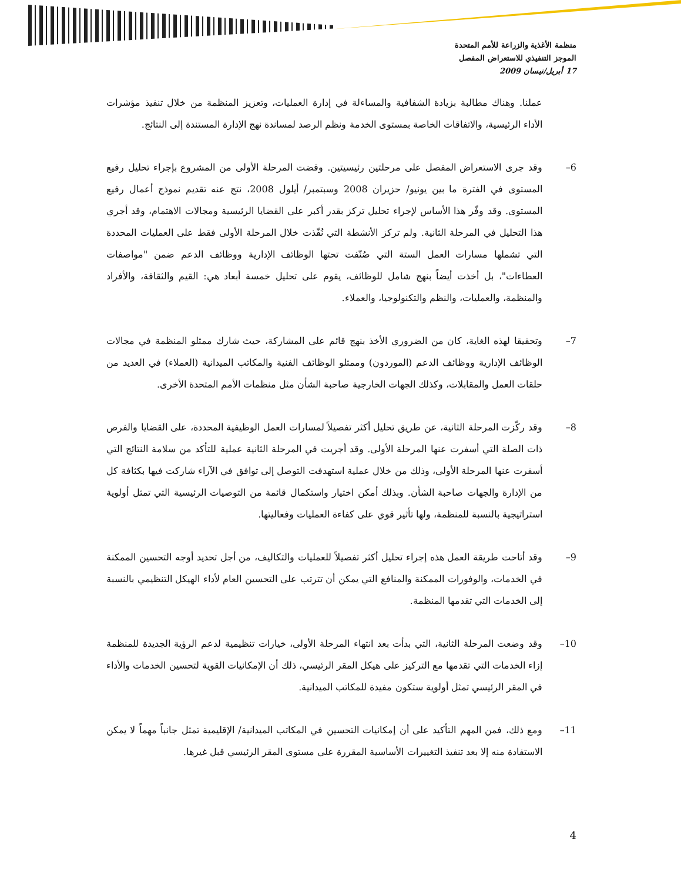منظمة الأغذية والزراعة للأمم المتحدة
الموجز التنفيذي للاستعراض المفصل
17 أبريل/نيسان 2009
عملنا. وهناك مطالبة بزيادة الشفافية والمساءلة في إدارة العمليات، وتعزيز المنظمة من خلال تنفيذ مؤشرات الأداء الرئيسية، والاتفاقات الخاصة بمستوى الخدمة ونظم الرصد لمساندة نهج الإدارة المستندة إلى النتائج.
6– وقد جرى الاستعراض المفصل على مرحلتين رئيسيتين. وقضت المرحلة الأولى من المشروع بإجراء تحليل رفيع المستوى في الفترة ما بين يونيو/ حزيران 2008 وسبتمبر/ أيلول 2008، نتج عنه تقديم نموذج أعمال رفيع المستوى. وقد وفّر هذا الأساس لإجراء تحليل تركز بقدر أكبر على القضايا الرئيسية ومجالات الاهتمام، وقد أجري هذا التحليل في المرحلة الثانية. ولم تركز الأنشطة التي نُفّذت خلال المرحلة الأولى فقط على العمليات المحددة التي تشملها مسارات العمل الستة التي صُنّفت تحتها الوظائف الإدارية ووظائف الدعم ضمن "مواصفات العطاءات"، بل أخذت أيضاً بنهج شامل للوظائف، يقوم على تحليل خمسة أبعاد هي: القيم والثقافة، والأفراد والمنظمة، والعمليات، والنظم والتكنولوجيا، والعملاء.
7– وتحقيقا لهذه الغاية، كان من الضروري الأخذ بنهج قائم على المشاركة، حيث شارك ممثلو المنظمة في مجالات الوظائف الإدارية ووظائف الدعم (الموردون) وممثلو الوظائف الفنية والمكاتب الميدانية (العملاء) في العديد من حلقات العمل والمقابلات، وكذلك الجهات الخارجية صاحبة الشأن مثل منظمات الأمم المتحدة الأخرى.
8– وقد ركّزت المرحلة الثانية، عن طريق تحليل أكثر تفصيلاً لمسارات العمل الوظيفية المحددة، على القضايا والفرص ذات الصلة التي أسفرت عنها المرحلة الأولى. وقد أجريت في المرحلة الثانية عملية للتأكد من سلامة النتائج التي أسفرت عنها المرحلة الأولى، وذلك من خلال عملية استهدفت التوصل إلى توافق في الآراء شاركت فيها بكثافة كل من الإدارة والجهات صاحبة الشأن. وبذلك أمكن اختيار واستكمال قائمة من التوصيات الرئيسية التي تمثل أولوية استراتيجية بالنسبة للمنظمة، ولها تأثير قوي على كفاءة العمليات وفعاليتها.
9– وقد أتاحت طريقة العمل هذه إجراء تحليل أكثر تفصيلاً للعمليات والتكاليف، من أجل تحديد أوجه التحسين الممكنة في الخدمات، والوفورات الممكنة والمنافع التي يمكن أن تترتب على التحسين العام لأداء الهيكل التنظيمي بالنسبة إلى الخدمات التي تقدمها المنظمة.
10– وقد وضعت المرحلة الثانية، التي بدأت بعد انتهاء المرحلة الأولى، خيارات تنظيمية لدعم الرؤية الجديدة للمنظمة إزاء الخدمات التي تقدمها مع التركيز على هيكل المقر الرئيسي، ذلك أن الإمكانيات القوية لتحسين الخدمات والأداء في المقر الرئيسي تمثل أولوية ستكون مفيدة للمكاتب الميدانية.
11– ومع ذلك، فمن المهم التأكيد على أن إمكانيات التحسين في المكاتب الميدانية/ الإقليمية تمثل جانباً مهماً لا يمكن الاستفادة منه إلا بعد تنفيذ التغييرات الأساسية المقررة على مستوى المقر الرئيسي قبل غيرها.
4